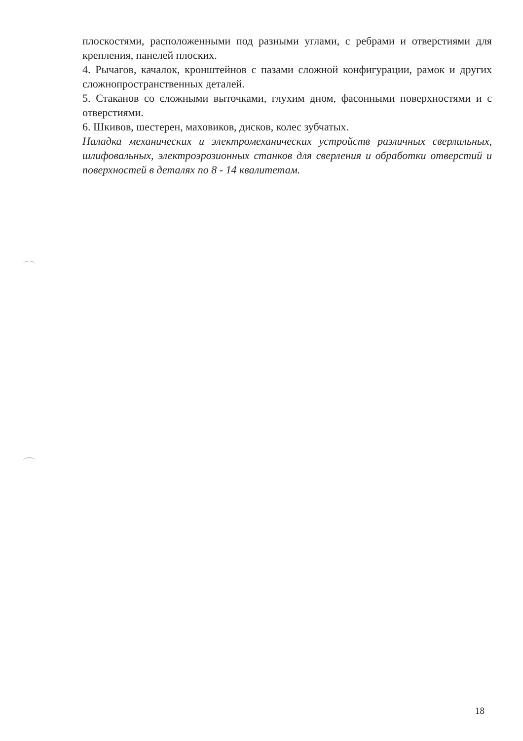плоскостями, расположенными под разными углами, с ребрами и отверстиями для крепления, панелей плоских.
4. Рычагов, качалок, кронштейнов с пазами сложной конфигурации, рамок и других сложнопространственных деталей.
5. Стаканов со сложными выточками, глухим дном, фасонными поверхностями и с отверстиями.
6. Шкивов, шестерен, маховиков, дисков, колес зубчатых.
Наладка механических и электромеханических устройств различных сверлильных, шлифовальных, электроэрозионных станков для сверления и обработки отверстий и поверхностей в деталях по 8 - 14 квалитетам.
18